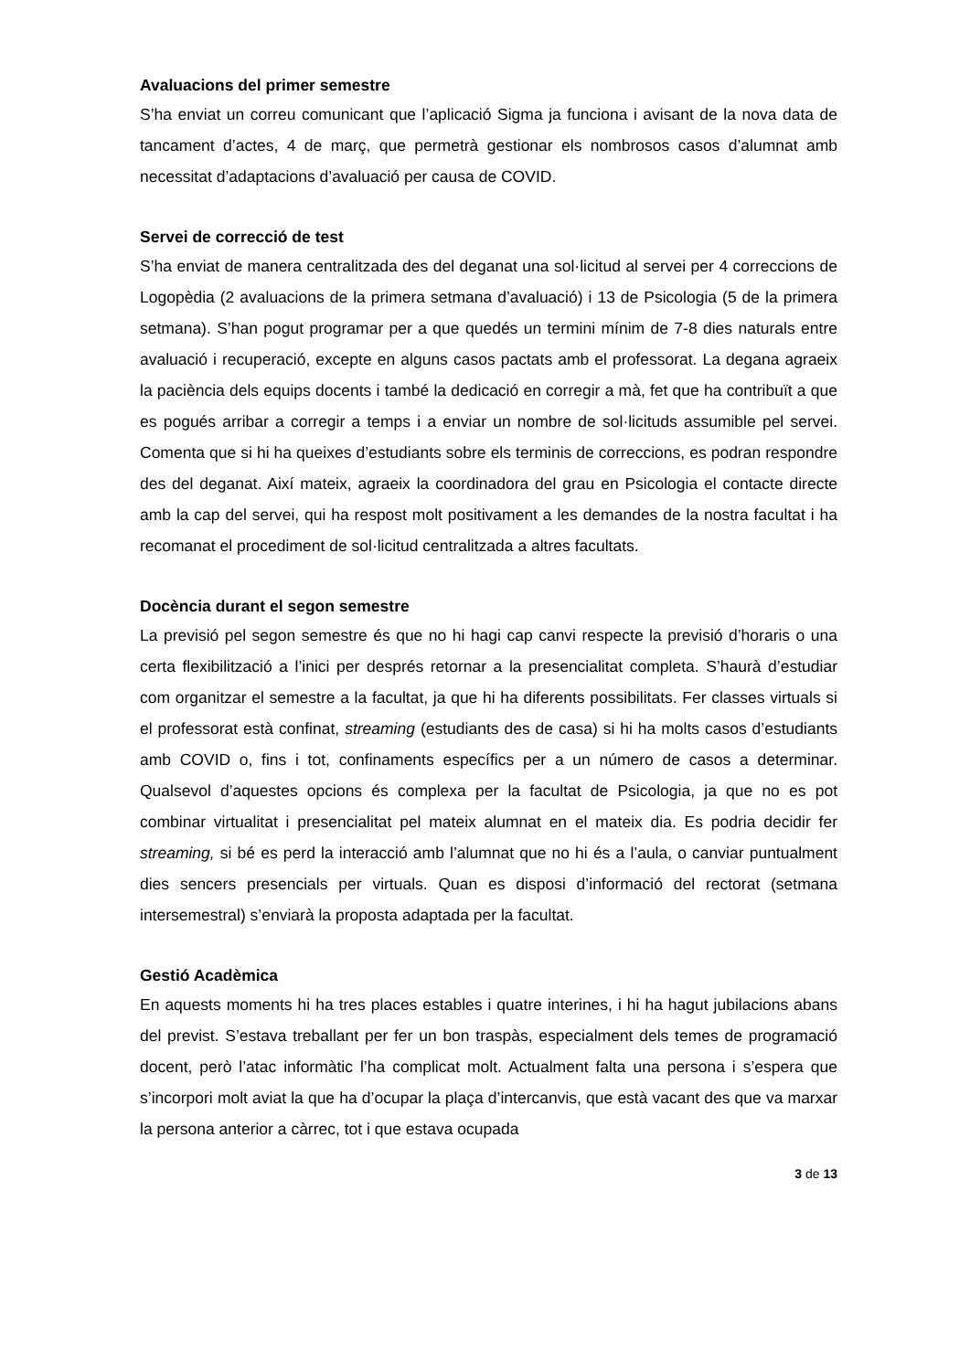Avaluacions del primer semestre
S’ha enviat un correu comunicant que l’aplicació Sigma ja funciona i avisant de la nova data de tancament d’actes, 4 de març, que permetrà gestionar els nombrosos casos d’alumnat amb necessitat d’adaptacions d’avaluació per causa de COVID.
Servei de correcció de test
S’ha enviat de manera centralitzada des del deganat una sol·licitud al servei per 4 correccions de Logopèdia (2 avaluacions de la primera setmana d’avaluació) i 13 de Psicologia (5 de la primera setmana). S’han pogut programar per a que quedés un termini mínim de 7-8 dies naturals entre avaluació i recuperació, excepte en alguns casos pactats amb el professorat. La degana agraeix la paciència dels equips docents i també la dedicació en corregir a mà, fet que ha contribuït a que es pogués arribar a corregir a temps i a enviar un nombre de sol·licituds assumible pel servei. Comenta que si hi ha queixes d’estudiants sobre els terminis de correccions, es podran respondre des del deganat. Així mateix, agraeix la coordinadora del grau en Psicologia el contacte directe amb la cap del servei, qui ha respost molt positivament a les demandes de la nostra facultat i ha recomanat el procediment de sol·licitud centralitzada a altres facultats.
Docència durant el segon semestre
La previsió pel segon semestre és que no hi hagi cap canvi respecte la previsió d’horaris o una certa flexibilització a l’inici per després retornar a la presencialitat completa. S’haurà d’estudiar com organitzar el semestre a la facultat, ja que hi ha diferents possibilitats. Fer classes virtuals si el professorat està confinat, streaming (estudiants des de casa) si hi ha molts casos d’estudiants amb COVID o, fins i tot, confinaments específics per a un número de casos a determinar. Qualsevol d’aquestes opcions és complexa per la facultat de Psicologia, ja que no es pot combinar virtualitat i presencialitat pel mateix alumnat en el mateix dia. Es podria decidir fer streaming, si bé es perd la interacció amb l’alumnat que no hi és a l’aula, o canviar puntualment dies sencers presencials per virtuals. Quan es disposi d’informació del rectorat (setmana intersemestral) s’enviarà la proposta adaptada per la facultat.
Gestió Acadèmica
En aquests moments hi ha tres places estables i quatre interines, i hi ha hagut jubilacions abans del previst. S’estava treballant per fer un bon traspàs, especialment dels temes de programació docent, però l’atac informàtic l’ha complicat molt. Actualment falta una persona i s’espera que s’incorpori molt aviat la que ha d’ocupar la plaça d’intercanvis, que està vacant des que va marxar la persona anterior a càrrec, tot i que estava ocupada
3 de 13